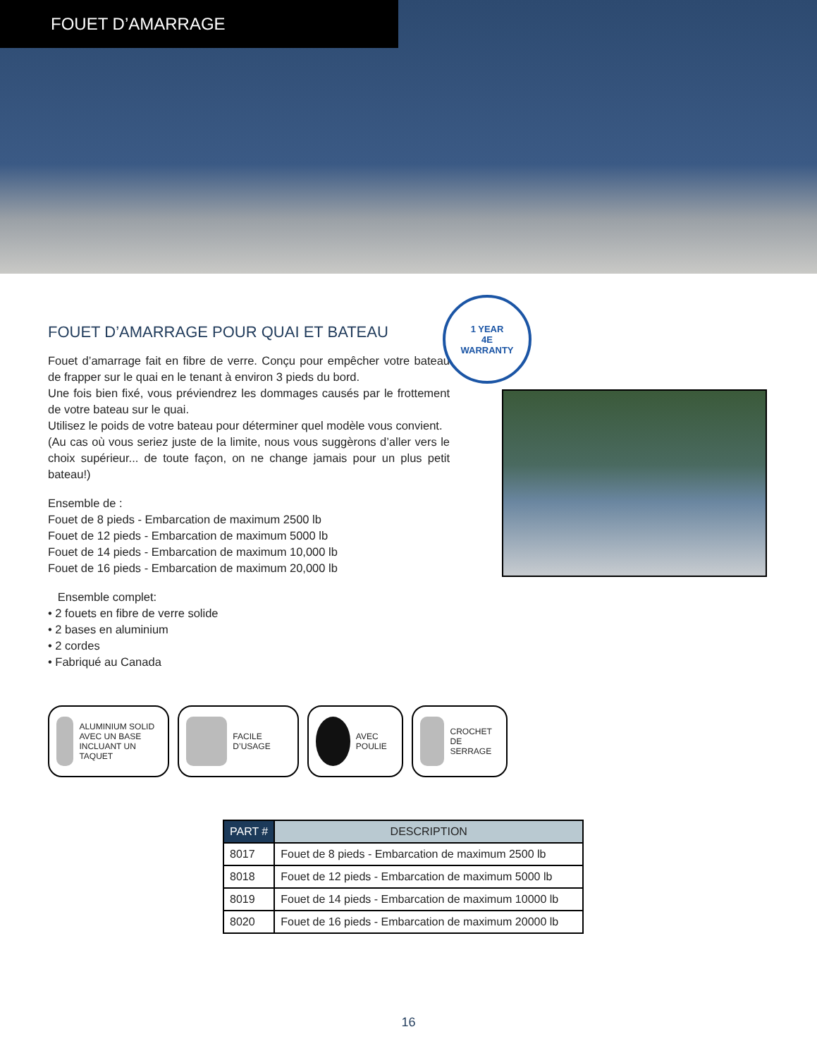FOUET D’AMARRAGE
FOUET D’AMARRAGE POUR QUAI ET BATEAU
Fouet d’amarrage fait en fibre de verre. Conçu pour empêcher votre bateau de frapper sur le quai en le tenant à environ 3 pieds du bord.
Une fois bien fixé, vous préviendrez les dommages causés par le frottement de votre bateau sur le quai.
Utilisez le poids de votre bateau pour déterminer quel modèle vous convient.
(Au cas où vous seriez juste de la limite, nous vous suggèrons d’aller vers le choix supérieur... de toute façon, on ne change jamais pour un plus petit bateau!)
Ensemble de :
Fouet de 8 pieds - Embarcation de maximum 2500 lb
Fouet de 12 pieds - Embarcation de maximum 5000 lb
Fouet de 14 pieds - Embarcation de maximum 10,000 lb
Fouet de 16 pieds - Embarcation de maximum 20,000 lb
Ensemble complet:
• 2 fouets en fibre de verre solide
• 2 bases en aluminium
• 2 cordes
• Fabriqué au Canada
1 YEAR
4E
WARRANTY
ALUMINIUM SOLID AVEC UN BASE INCLUANT UN TAQUET
FACILE D’USAGE AVEC POULIE CROCHET DE SERRAGE
| PART # | DESCRIPTION |
| --- | --- |
| 8017 | Fouet de 8 pieds - Embarcation de maximum 2500 lb |
| 8018 | Fouet de 12 pieds - Embarcation de maximum 5000 lb |
| 8019 | Fouet de 14 pieds - Embarcation de maximum 10000 lb |
| 8020 | Fouet de 16 pieds - Embarcation de maximum 20000 lb |
16